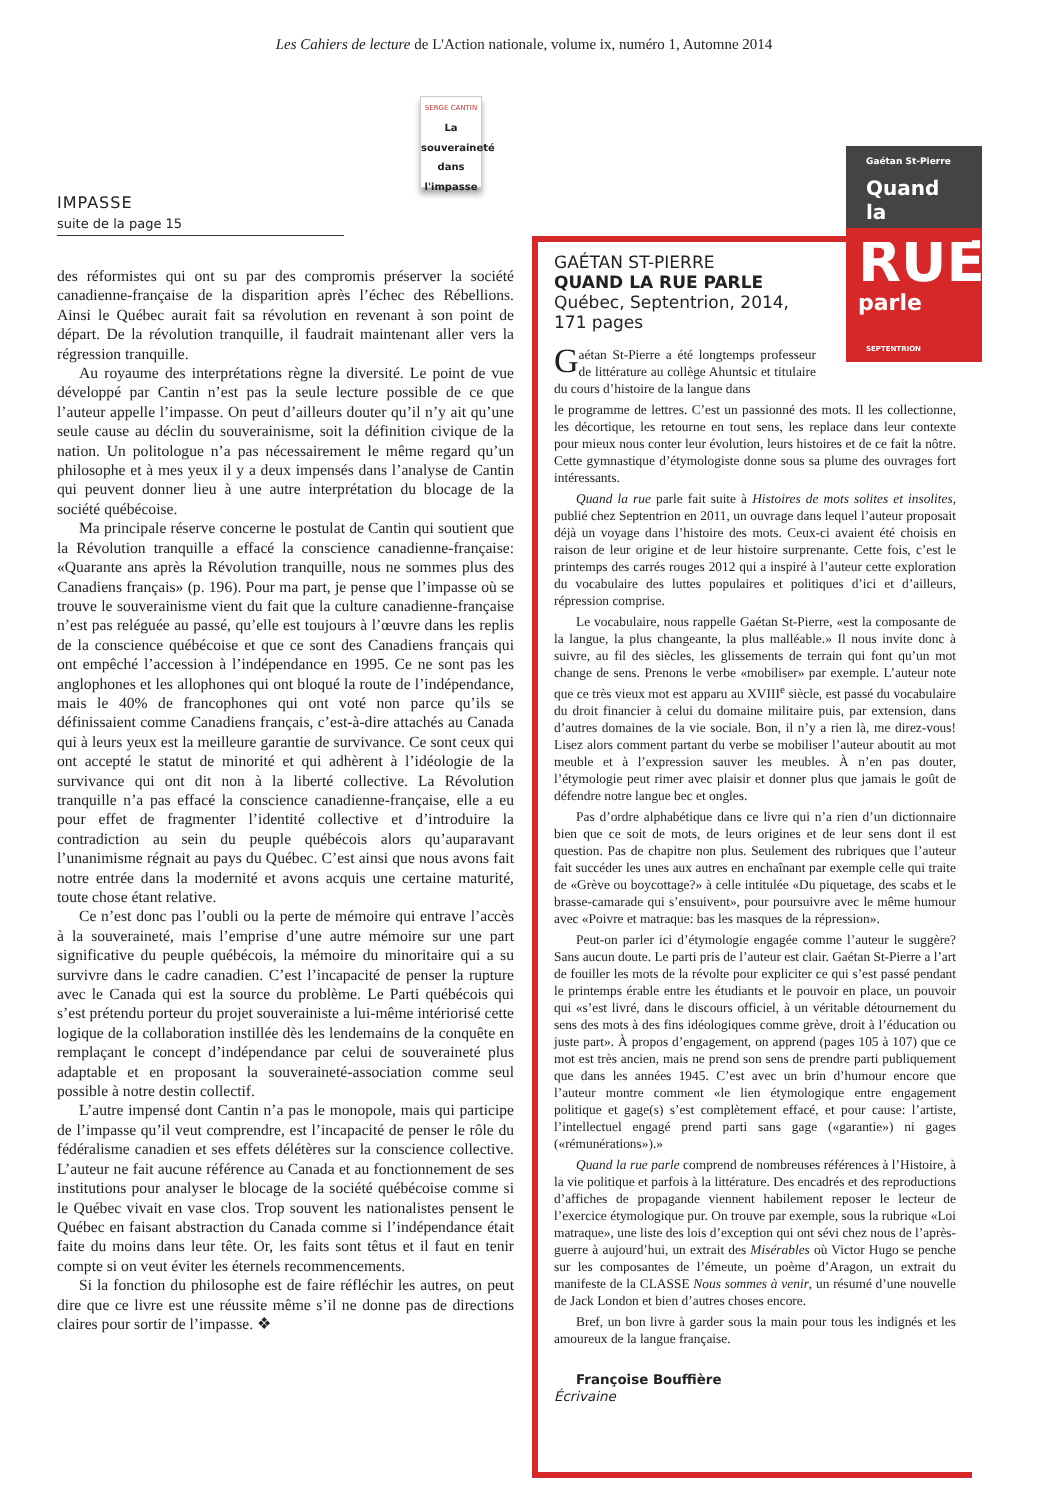Les Cahiers de lecture de L'Action nationale, volume ix, numéro 1, Automne 2014
IMPASSE
suite de la page 15
SERGE CANTIN
La souveraineté dans l'impasse
des réformistes qui ont su par des compromis préserver la société canadienne-française de la disparition après l’échec des Rébellions. Ainsi le Québec aurait fait sa révolution en revenant à son point de départ. De la révolution tranquille, il faudrait maintenant aller vers la régression tranquille.
Au royaume des interprétations règne la diversité. Le point de vue développé par Cantin n’est pas la seule lecture possible de ce que l’auteur appelle l’impasse. On peut d’ailleurs douter qu’il n’y ait qu’une seule cause au déclin du souverainisme, soit la définition civique de la nation. Un politologue n’a pas nécessairement le même regard qu’un philosophe et à mes yeux il y a deux impensés dans l’analyse de Cantin qui peuvent donner lieu à une autre interprétation du blocage de la société québécoise.
Ma principale réserve concerne le postulat de Cantin qui soutient que la Révolution tranquille a effacé la conscience canadienne-française: «Quarante ans après la Révolution tranquille, nous ne sommes plus des Canadiens français» (p. 196). Pour ma part, je pense que l’impasse où se trouve le souverainisme vient du fait que la culture canadienne-française n’est pas reléguée au passé, qu’elle est toujours à l’œuvre dans les replis de la conscience québécoise et que ce sont des Canadiens français qui ont empêché l’accession à l’indépendance en 1995. Ce ne sont pas les anglophones et les allophones qui ont bloqué la route de l’indépendance, mais le 40% de francophones qui ont voté non parce qu’ils se définissaient comme Canadiens français, c’est-à-dire attachés au Canada qui à leurs yeux est la meilleure garantie de survivance. Ce sont ceux qui ont accepté le statut de minorité et qui adhèrent à l’idéologie de la survivance qui ont dit non à la liberté collective. La Révolution tranquille n’a pas effacé la conscience canadienne-française, elle a eu pour effet de fragmenter l’identité collective et d’introduire la contradiction au sein du peuple québécois alors qu’auparavant l’unanimisme régnait au pays du Québec. C’est ainsi que nous avons fait notre entrée dans la modernité et avons acquis une certaine maturité, toute chose étant relative.
Ce n’est donc pas l’oubli ou la perte de mémoire qui entrave l’accès à la souveraineté, mais l’emprise d’une autre mémoire sur une part significative du peuple québécois, la mémoire du minoritaire qui a su survivre dans le cadre canadien. C’est l’incapacité de penser la rupture avec le Canada qui est la source du problème. Le Parti québécois qui s’est prétendu porteur du projet souverainiste a lui-même intériorisé cette logique de la collaboration instillée dès les lendemains de la conquête en remplaçant le concept d’indépendance par celui de souveraineté plus adaptable et en proposant la souveraineté-association comme seul possible à notre destin collectif.
L’autre impensé dont Cantin n’a pas le monopole, mais qui participe de l’impasse qu’il veut comprendre, est l’incapacité de penser le rôle du fédéralisme canadien et ses effets délétères sur la conscience collective. L’auteur ne fait aucune référence au Canada et au fonctionnement de ses institutions pour analyser le blocage de la société québécoise comme si le Québec vivait en vase clos. Trop souvent les nationalistes pensent le Québec en faisant abstraction du Canada comme si l’indépendance était faite du moins dans leur tête. Or, les faits sont têtus et il faut en tenir compte si on veut éviter les éternels recommencements.
Si la fonction du philosophe est de faire réfléchir les autres, on peut dire que ce livre est une réussite même s’il ne donne pas de directions claires pour sortir de l’impasse. ❖
Gaétan St-Pierre
Quand la
RUE
parle
SEPTENTRION
GAÉTAN ST-PIERRE
QUAND LA RUE PARLE
Québec, Septentrion, 2014,
171 pages
Gaétan St-Pierre a été longtemps professeur de littérature au collège Ahuntsic et titulaire du cours d’histoire de la langue dans
le programme de lettres. C’est un passionné des mots. Il les collectionne, les décortique, les retourne en tout sens, les replace dans leur contexte pour mieux nous conter leur évolution, leurs histoires et de ce fait la nôtre. Cette gymnastique d’étymologiste donne sous sa plume des ouvrages fort intéressants.
Quand la rue parle fait suite à Histoires de mots solites et insolites, publié chez Septentrion en 2011, un ouvrage dans lequel l’auteur proposait déjà un voyage dans l’histoire des mots. Ceux-ci avaient été choisis en raison de leur origine et de leur histoire surprenante. Cette fois, c’est le printemps des carrés rouges 2012 qui a inspiré à l’auteur cette exploration du vocabulaire des luttes populaires et politiques d’ici et d’ailleurs, répression comprise.
Le vocabulaire, nous rappelle Gaétan St-Pierre, «est la composante de la langue, la plus changeante, la plus malléable.» Il nous invite donc à suivre, au fil des siècles, les glissements de terrain qui font qu’un mot change de sens. Prenons le verbe «mobiliser» par exemple. L’auteur note que ce très vieux mot est apparu au XVIII<sup>e</sup> siècle, est passé du vocabulaire du droit financier à celui du domaine militaire puis, par extension, dans d’autres domaines de la vie sociale. Bon, il n’y a rien là, me direz-vous! Lisez alors comment partant du verbe se mobiliser l’auteur aboutit au mot meuble et à l’expression sauver les meubles. À n’en pas douter, l’étymologie peut rimer avec plaisir et donner plus que jamais le goût de défendre notre langue bec et ongles.
Pas d’ordre alphabétique dans ce livre qui n’a rien d’un dictionnaire bien que ce soit de mots, de leurs origines et de leur sens dont il est question. Pas de chapitre non plus. Seulement des rubriques que l’auteur fait succéder les unes aux autres en enchaînant par exemple celle qui traite de «Grève ou boycottage?» à celle intitulée «Du piquetage, des scabs et le brasse-camarade qui s’ensuivent», pour poursuivre avec le même humour avec «Poivre et matraque: bas les masques de la répression».
Peut-on parler ici d’étymologie engagée comme l’auteur le suggère? Sans aucun doute. Le parti pris de l’auteur est clair. Gaétan St-Pierre a l’art de fouiller les mots de la révolte pour expliciter ce qui s’est passé pendant le printemps érable entre les étudiants et le pouvoir en place, un pouvoir qui «s’est livré, dans le discours officiel, à un véritable détournement du sens des mots à des fins idéologiques comme grève, droit à l’éducation ou juste part». À propos d’engagement, on apprend (pages 105 à 107) que ce mot est très ancien, mais ne prend son sens de prendre parti publiquement que dans les années 1945. C’est avec un brin d’humour encore que l’auteur montre comment «le lien étymologique entre engagement politique et gage(s) s’est complètement effacé, et pour cause: l’artiste, l’intellectuel engagé prend parti sans gage («garantie») ni gages («rémunérations»).»
Quand la rue parle comprend de nombreuses références à l’Histoire, à la vie politique et parfois à la littérature. Des encadrés et des reproductions d’affiches de propagande viennent habilement reposer le lecteur de l’exercice étymologique pur. On trouve par exemple, sous la rubrique «Loi matraque», une liste des lois d’exception qui ont sévi chez nous de l’après-guerre à aujourd’hui, un extrait des Misérables où Victor Hugo se penche sur les composantes de l’émeute, un poème d’Aragon, un extrait du manifeste de la CLASSE Nous sommes à venir, un résumé d’une nouvelle de Jack London et bien d’autres choses encore.
Bref, un bon livre à garder sous la main pour tous les indignés et les amoureux de la langue française.
Françoise Bouffière
Écrivaine